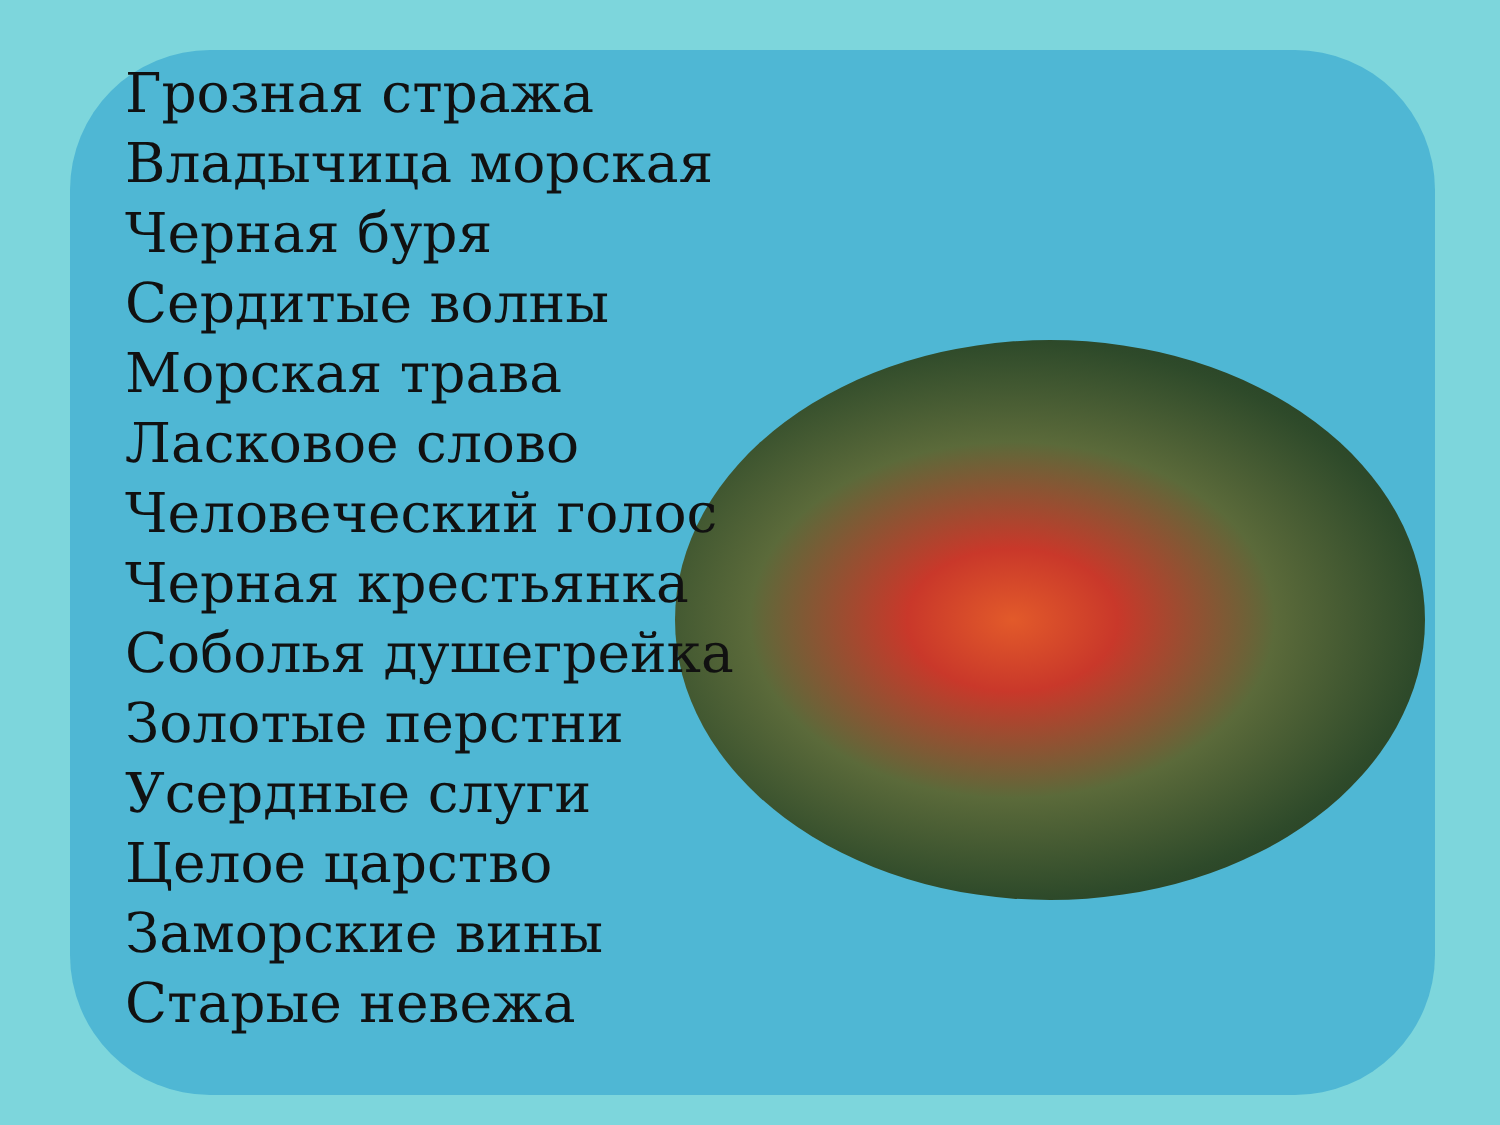Грозная стража
Владычица морская
Черная буря
Сердитые волны
Морская трава
Ласковое слово
Человеческий голос
Черная крестьянка
Соболья душегрейка
Золотые перстни
Усердные слуги
Целое царство
Заморские вины
Старые невежа